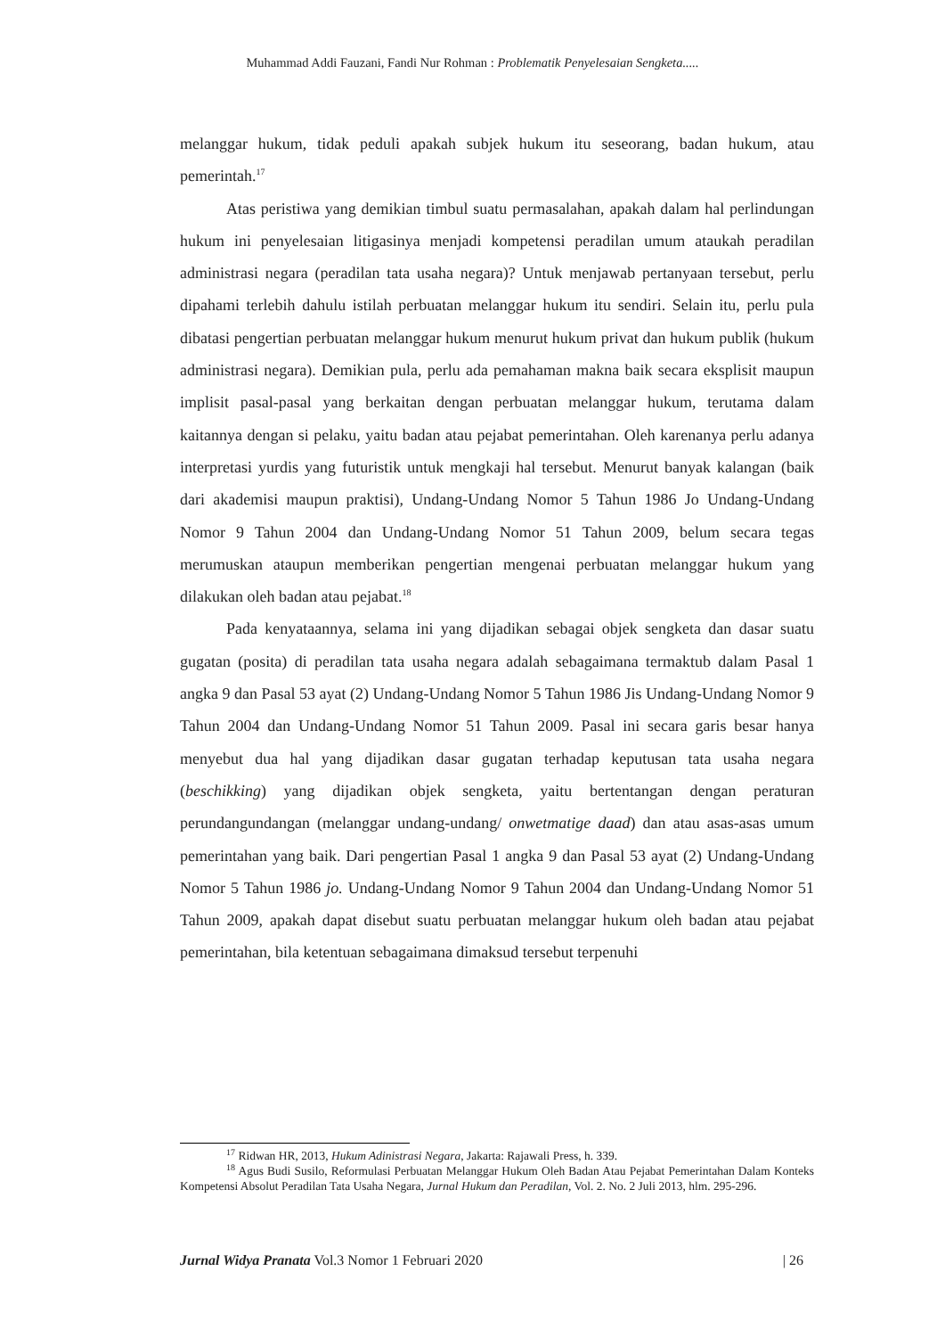Muhammad Addi Fauzani, Fandi Nur Rohman : Problematik Penyelesaian Sengketa.....
melanggar hukum, tidak peduli apakah subjek hukum itu seseorang, badan hukum, atau pemerintah.<sup>17</sup>
Atas peristiwa yang demikian timbul suatu permasalahan, apakah dalam hal perlindungan hukum ini penyelesaian litigasinya menjadi kompetensi peradilan umum ataukah peradilan administrasi negara (peradilan tata usaha negara)? Untuk menjawab pertanyaan tersebut, perlu dipahami terlebih dahulu istilah perbuatan melanggar hukum itu sendiri. Selain itu, perlu pula dibatasi pengertian perbuatan melanggar hukum menurut hukum privat dan hukum publik (hukum administrasi negara). Demikian pula, perlu ada pemahaman makna baik secara eksplisit maupun implisit pasal-pasal yang berkaitan dengan perbuatan melanggar hukum, terutama dalam kaitannya dengan si pelaku, yaitu badan atau pejabat pemerintahan. Oleh karenanya perlu adanya interpretasi yurdis yang futuristik untuk mengkaji hal tersebut. Menurut banyak kalangan (baik dari akademisi maupun praktisi), Undang-Undang Nomor 5 Tahun 1986 Jo Undang-Undang Nomor 9 Tahun 2004 dan Undang-Undang Nomor 51 Tahun 2009, belum secara tegas merumuskan ataupun memberikan pengertian mengenai perbuatan melanggar hukum yang dilakukan oleh badan atau pejabat.<sup>18</sup>
Pada kenyataannya, selama ini yang dijadikan sebagai objek sengketa dan dasar suatu gugatan (posita) di peradilan tata usaha negara adalah sebagaimana termaktub dalam Pasal 1 angka 9 dan Pasal 53 ayat (2) Undang-Undang Nomor 5 Tahun 1986 Jis Undang-Undang Nomor 9 Tahun 2004 dan Undang-Undang Nomor 51 Tahun 2009. Pasal ini secara garis besar hanya menyebut dua hal yang dijadikan dasar gugatan terhadap keputusan tata usaha negara (beschikking) yang dijadikan objek sengketa, yaitu bertentangan dengan peraturan perundangundangan (melanggar undang-undang/ onwetmatige daad) dan atau asas-asas umum pemerintahan yang baik. Dari pengertian Pasal 1 angka 9 dan Pasal 53 ayat (2) Undang-Undang Nomor 5 Tahun 1986 jo. Undang-Undang Nomor 9 Tahun 2004 dan Undang-Undang Nomor 51 Tahun 2009, apakah dapat disebut suatu perbuatan melanggar hukum oleh badan atau pejabat pemerintahan, bila ketentuan sebagaimana dimaksud tersebut terpenuhi
<sup>17</sup> Ridwan HR, 2013, Hukum Adinistrasi Negara, Jakarta: Rajawali Press, h. 339.
<sup>18</sup> Agus Budi Susilo, Reformulasi Perbuatan Melanggar Hukum Oleh Badan Atau Pejabat Pemerintahan Dalam Konteks Kompetensi Absolut Peradilan Tata Usaha Negara, Jurnal Hukum dan Peradilan, Vol. 2. No. 2 Juli 2013, hlm. 295-296.
Jurnal Widya Pranata Vol.3 Nomor 1 Februari 2020 | 26